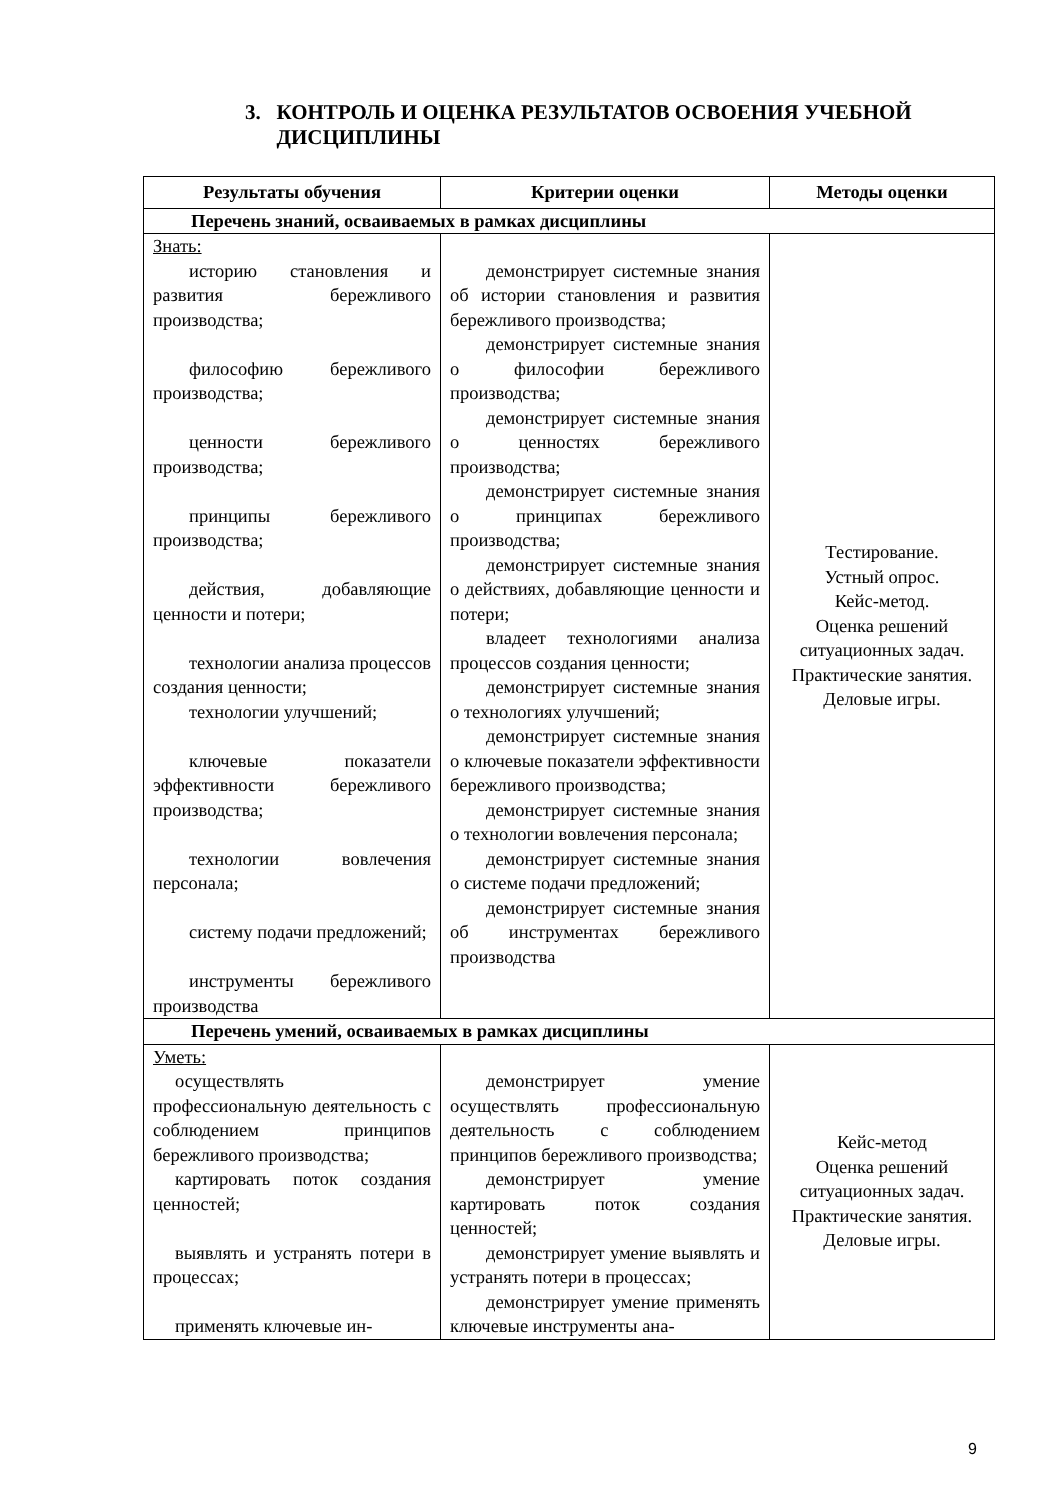3. КОНТРОЛЬ И ОЦЕНКА РЕЗУЛЬТАТОВ ОСВОЕНИЯ УЧЕБНОЙ
ДИСЦИПЛИНЫ
| Результаты обучения | Критерии оценки | Методы оценки |
| --- | --- | --- |
| Перечень знаний, осваиваемых в рамках дисциплины | | |
| Знать: историю становления и развития бережливого производства; философию бережливого производства; ценности бережливого производства; принципы бережливого производства; действия, добавляющие ценности и потери; технологии анализа процессов создания ценности; технологии улучшений; ключевые показатели эффективности бережливого производства; технологии вовлечения персонала; систему подачи предложений; инструменты бережливого производства | демонстрирует системные знания об истории становления и развития бережливого производства; демонстрирует системные знания о философии бережливого производства; демонстрирует системные знания о ценностях бережливого производства; демонстрирует системные знания о принципах бережливого производства; демонстрирует системные знания о действиях, добавляющие ценности и потери; владеет технологиями анализа процессов создания ценности; демонстрирует системные знания о технологиях улучшений; демонстрирует системные знания о ключевые показатели эффективности бережливого производства; демонстрирует системные знания о технологии вовлечения персонала; демонстрирует системные знания о системе подачи предложений; демонстрирует системные знания об инструментах бережливого производства | Тестирование. Устный опрос. Кейс-метод. Оценка решений ситуационных задач. Практические занятия. Деловые игры. |
| Перечень умений, осваиваемых в рамках дисциплины | | |
| Уметь: осуществлять профессиональную деятельность с соблюдением принципов бережливого производства; картировать поток создания ценностей; выявлять и устранять потери в процессах; применять ключевые ин- | демонстрирует умение осуществлять профессиональную деятельность с соблюдением принципов бережливого производства; демонстрирует умение картировать поток создания ценностей; демонстрирует умение выявлять и устранять потери в процессах; демонстрирует умение применять ключевые инструменты ана- | Кейс-метод Оценка решений ситуационных задач. Практические занятия. Деловые игры. |
9